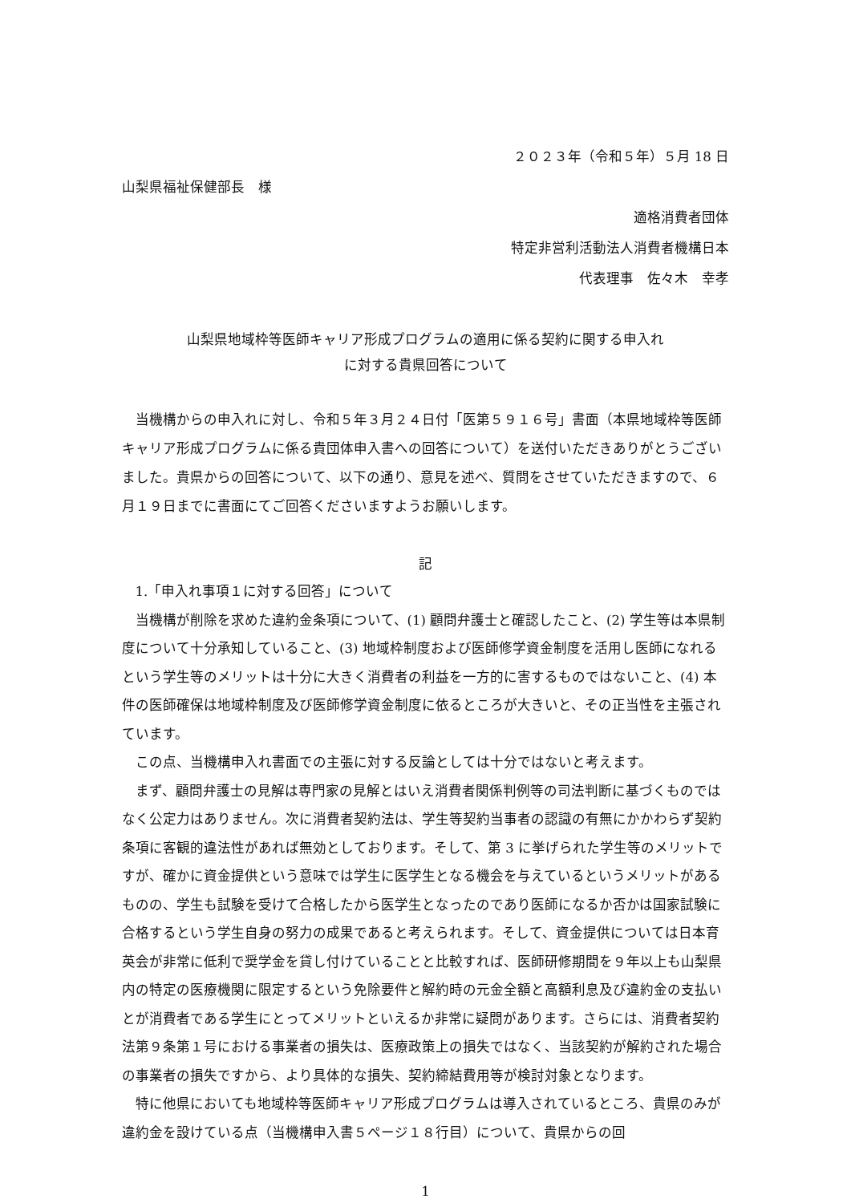２０２３年（令和５年）５月 18 日
山梨県福祉保健部長　様
適格消費者団体
特定非営利活動法人消費者機構日本
代表理事　佐々木　幸孝
山梨県地域枠等医師キャリア形成プログラムの適用に係る契約に関する申入れ
に対する貴県回答について
当機構からの申入れに対し、令和５年３月２４日付「医第５９１６号」書面（本県地域枠等医師キャリア形成プログラムに係る貴団体申入書への回答について）を送付いただきありがとうございました。貴県からの回答について、以下の通り、意見を述べ、質問をさせていただきますので、６月１９日までに書面にてご回答くださいますようお願いします。
記
1.「申入れ事項１に対する回答」について
当機構が削除を求めた違約金条項について、(1) 顧問弁護士と確認したこと、(2) 学生等は本県制度について十分承知していること、(3) 地域枠制度および医師修学資金制度を活用し医師になれるという学生等のメリットは十分に大きく消費者の利益を一方的に害するものではないこと、(4) 本件の医師確保は地域枠制度及び医師修学資金制度に依るところが大きいと、その正当性を主張されています。
この点、当機構申入れ書面での主張に対する反論としては十分ではないと考えます。
まず、顧問弁護士の見解は専門家の見解とはいえ消費者関係判例等の司法判断に基づくものではなく公定力はありません。次に消費者契約法は、学生等契約当事者の認識の有無にかかわらず契約条項に客観的違法性があれば無効としております。そして、第 3 に挙げられた学生等のメリットですが、確かに資金提供という意味では学生に医学生となる機会を与えているというメリットがあるものの、学生も試験を受けて合格したから医学生となったのであり医師になるか否かは国家試験に合格するという学生自身の努力の成果であると考えられます。そして、資金提供については日本育英会が非常に低利で奨学金を貸し付けていることと比較すれば、医師研修期間を９年以上も山梨県内の特定の医療機関に限定するという免除要件と解約時の元金全額と高額利息及び違約金の支払いとが消費者である学生にとってメリットといえるか非常に疑問があります。さらには、消費者契約法第９条第１号における事業者の損失は、医療政策上の損失ではなく、当該契約が解約された場合の事業者の損失ですから、より具体的な損失、契約締結費用等が検討対象となります。
特に他県においても地域枠等医師キャリア形成プログラムは導入されているところ、貴県のみが違約金を設けている点（当機構申入書５ページ１８行目）について、貴県からの回
1